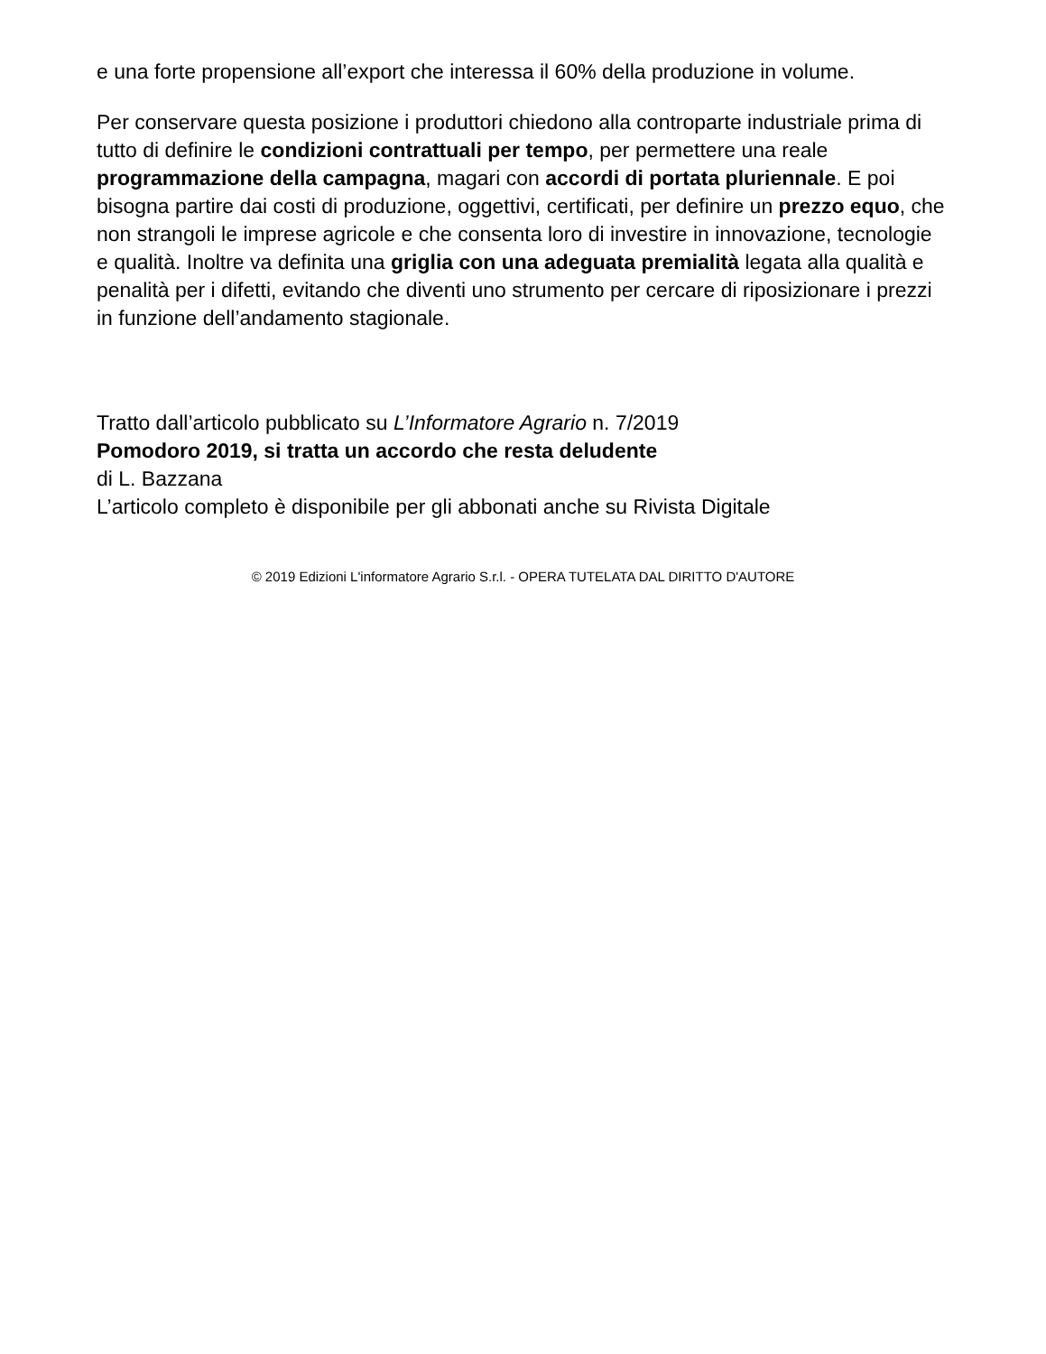e una forte propensione all’export che interessa il 60% della produzione in volume.
Per conservare questa posizione i produttori chiedono alla controparte industriale prima di tutto di definire le condizioni contrattuali per tempo, per permettere una reale programmazione della campagna, magari con accordi di portata pluriennale. E poi bisogna partire dai costi di produzione, oggettivi, certificati, per definire un prezzo equo, che non strangoli le imprese agricole e che consenta loro di investire in innovazione, tecnologie e qualità. Inoltre va definita una griglia con una adeguata premialità legata alla qualità e penalità per i difetti, evitando che diventi uno strumento per cercare di riposizionare i prezzi in funzione dell’andamento stagionale.
Tratto dall’articolo pubblicato su L’Informatore Agrario n. 7/2019
Pomodoro 2019, si tratta un accordo che resta deludente
di L. Bazzana
L’articolo completo è disponibile per gli abbonati anche su Rivista Digitale
© 2019 Edizioni L'informatore Agrario S.r.l. - OPERA TUTELATA DAL DIRITTO D'AUTORE